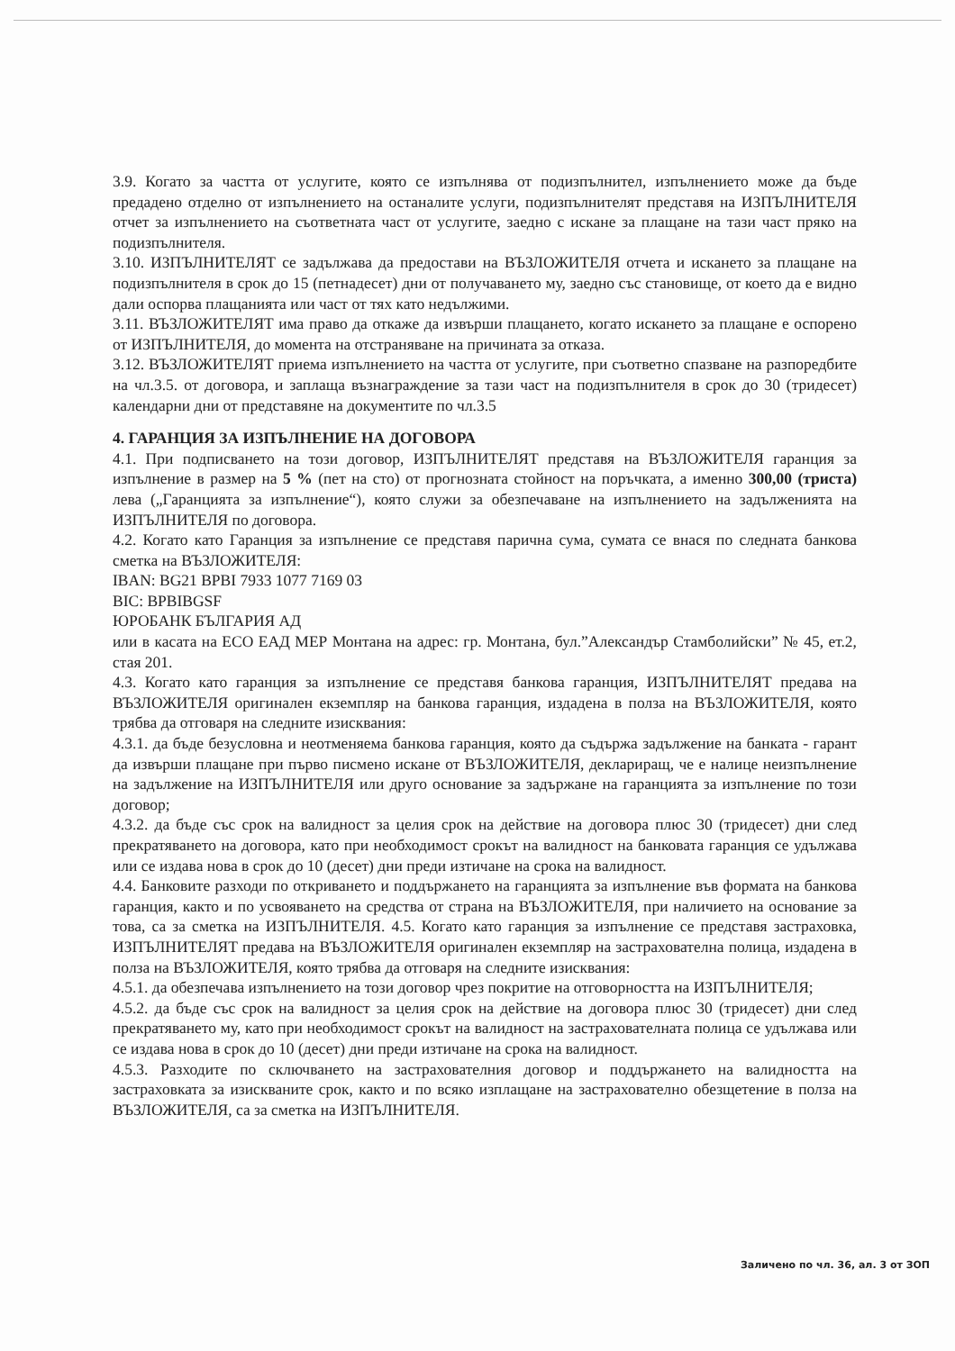3.9. Когато за частта от услугите, която се изпълнява от подизпълнител, изпълнението може да бъде предадено отделно от изпълнението на останалите услуги, подизпълнителят представя на ИЗПЪЛНИТЕЛЯ отчет за изпълнението на съответната част от услугите, заедно с искане за плащане на тази част пряко на подизпълнителя.
3.10. ИЗПЪЛНИТЕЛЯТ се задължава да предостави на ВЪЗЛОЖИТЕЛЯ отчета и искането за плащане на подизпълнителя в срок до 15 (петнадесет) дни от получаването му, заедно със становище, от което да е видно дали оспорва плащанията или част от тях като недължими.
3.11. ВЪЗЛОЖИТЕЛЯТ има право да откаже да извърши плащането, когато искането за плащане е оспорено от ИЗПЪЛНИТЕЛЯ, до момента на отстраняване на причината за отказа.
3.12. ВЪЗЛОЖИТЕЛЯТ приема изпълнението на частта от услугите, при съответно спазване на разпоредбите на чл.3.5. от договора, и заплаща възнаграждение за тази част на подизпълнителя в срок до 30 (тридесет) календарни дни от представяне на документите по чл.3.5
4. ГАРАНЦИЯ ЗА ИЗПЪЛНЕНИЕ НА ДОГОВОРА
4.1. При подписването на този договор, ИЗПЪЛНИТЕЛЯТ представя на ВЪЗЛОЖИТЕЛЯ гаранция за изпълнение в размер на 5 % (пет на сто) от прогнозната стойност на поръчката, а именно 300,00 (триста) лева („Гаранцията за изпълнение“), която служи за обезпечаване на изпълнението на задълженията на ИЗПЪЛНИТЕЛЯ по договора.
4.2. Когато като Гаранция за изпълнение се представя парична сума, сумата се внася по следната банкова сметка на ВЪЗЛОЖИТЕЛЯ:
IBAN: BG21 BPBI 7933 1077 7169 03
BIC: BPBIBGSF
ЮРОБАНК БЪЛГАРИЯ АД
или в касата на ЕСО ЕАД МЕР Монтана на адрес: гр. Монтана, бул.”Александър Стамболийски” № 45, ет.2, стая 201.
4.3. Когато като гаранция за изпълнение се представя банкова гаранция, ИЗПЪЛНИТЕЛЯТ предава на ВЪЗЛОЖИТЕЛЯ оригинален екземпляр на банкова гаранция, издадена в полза на ВЪЗЛОЖИТЕЛЯ, която трябва да отговаря на следните изисквания:
4.3.1. да бъде безусловна и неотменяема банкова гаранция, която да съдържа задължение на банката - гарант да извърши плащане при първо писмено искане от ВЪЗЛОЖИТЕЛЯ, деклариращ, че е налице неизпълнение на задължение на ИЗПЪЛНИТЕЛЯ или друго основание за задържане на гаранцията за изпълнение по този договор;
4.3.2. да бъде със срок на валидност за целия срок на действие на договора плюс 30 (тридесет) дни след прекратяването на договора, като при необходимост срокът на валидност на банковата гаранция се удължава или се издава нова в срок до 10 (десет) дни преди изтичане на срока на валидност.
4.4. Банковите разходи по откриването и поддържането на гаранцията за изпълнение във формата на банкова гаранция, както и по усвояването на средства от страна на ВЪЗЛОЖИТЕЛЯ, при наличието на основание за това, са за сметка на ИЗПЪЛНИТЕЛЯ. 4.5. Когато като гаранция за изпълнение се представя застраховка, ИЗПЪЛНИТЕЛЯТ предава на ВЪЗЛОЖИТЕЛЯ оригинален екземпляр на застрахователна полица, издадена в полза на ВЪЗЛОЖИТЕЛЯ, която трябва да отговаря на следните изисквания:
4.5.1. да обезпечава изпълнението на този договор чрез покритие на отговорността на ИЗПЪЛНИТЕЛЯ;
4.5.2. да бъде със срок на валидност за целия срок на действие на договора плюс 30 (тридесет) дни след прекратяването му, като при необходимост срокът на валидност на застрахователната полица се удължава или се издава нова в срок до 10 (десет) дни преди изтичане на срока на валидност.
4.5.3. Разходите по сключването на застрахователния договор и поддържането на валидността на застраховката за изискваните срок, както и по всяко изплащане на застрахователно обезщетение в полза на ВЪЗЛОЖИТЕЛЯ, са за сметка на ИЗПЪЛНИТЕЛЯ.
Заличено по чл. 36, ал. 3 от ЗОП